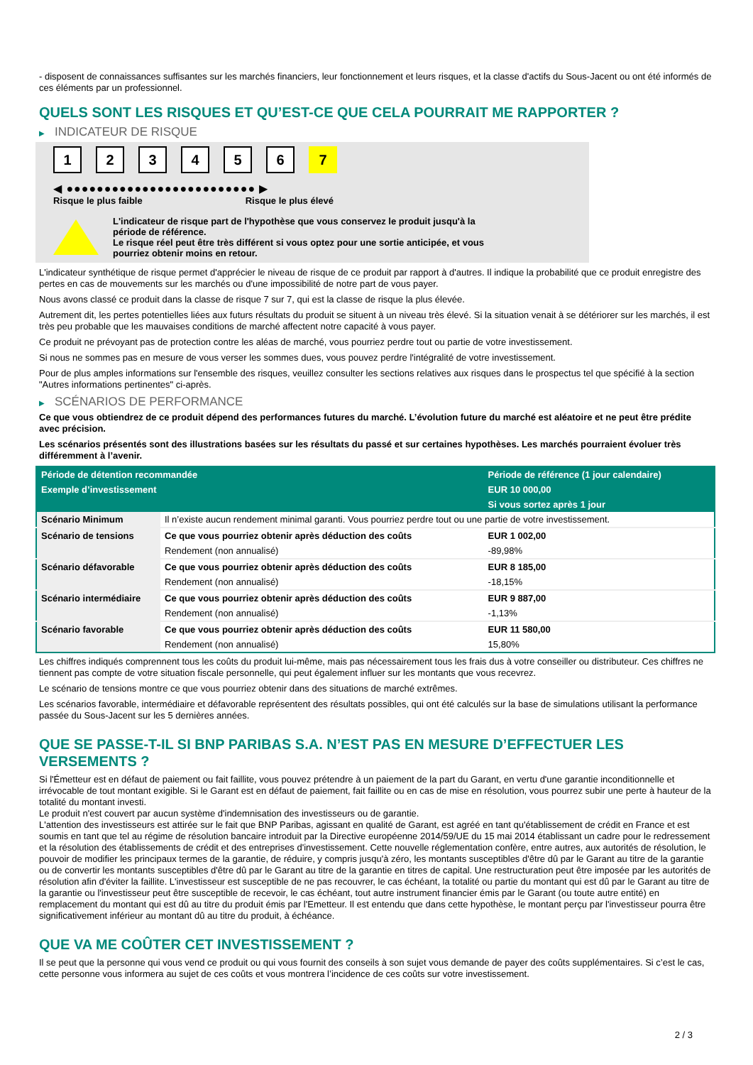- disposent de connaissances suffisantes sur les marchés financiers, leur fonctionnement et leurs risques, et la classe d'actifs du Sous-Jacent ou ont été informés de ces éléments par un professionnel.
QUELS SONT LES RISQUES ET QU’EST-CE QUE CELA POURRAIT ME RAPPORTER ?
▶ INDICATEUR DE RISQUE
1 2 3 4 5 6 7
◀ ●●●●●●●●●●●●●●●●●●●●●●●●● ▶
Risque le plus faible Risque le plus élevé
L'indicateur de risque part de l'hypothèse que vous conservez le produit jusqu'à la
période de référence.
Le risque réel peut être très différent si vous optez pour une sortie anticipée, et vous
pourriez obtenir moins en retour.
L'indicateur synthétique de risque permet d'apprécier le niveau de risque de ce produit par rapport à d'autres. Il indique la probabilité que ce produit enregistre des pertes en cas de mouvements sur les marchés ou d'une impossibilité de notre part de vous payer.
Nous avons classé ce produit dans la classe de risque 7 sur 7, qui est la classe de risque la plus élevée.
Autrement dit, les pertes potentielles liées aux futurs résultats du produit se situent à un niveau très élevé. Si la situation venait à se détériorer sur les marchés, il est très peu probable que les mauvaises conditions de marché affectent notre capacité à vous payer.
Ce produit ne prévoyant pas de protection contre les aléas de marché, vous pourriez perdre tout ou partie de votre investissement.
Si nous ne sommes pas en mesure de vous verser les sommes dues, vous pouvez perdre l'intégralité de votre investissement.
Pour de plus amples informations sur l'ensemble des risques, veuillez consulter les sections relatives aux risques dans le prospectus tel que spécifié à la section "Autres informations pertinentes" ci-après.
▶ SCÉNARIOS DE PERFORMANCE
Ce que vous obtiendrez de ce produit dépend des performances futures du marché. L’évolution future du marché est aléatoire et ne peut être prédite avec précision.
Les scénarios présentés sont des illustrations basées sur les résultats du passé et sur certaines hypothèses. Les marchés pourraient évoluer très différemment à l’avenir.
| Période de détention recommandée | | Période de référence (1 jour calendaire) |
| --- | --- | --- |
| Exemple d’investissement | | EUR 10 000,00 |
| | | Si vous sortez après 1 jour |
| Scénario Minimum | Il n’existe aucun rendement minimal garanti. Vous pourriez perdre tout ou une partie de votre investissement. | |
| Scénario de tensions | Ce que vous pourriez obtenir après déduction des coûts | EUR 1 002,00 |
| | Rendement (non annualisé) | -89,98% |
| Scénario défavorable | Ce que vous pourriez obtenir après déduction des coûts | EUR 8 185,00 |
| | Rendement (non annualisé) | -18,15% |
| Scénario intermédiaire | Ce que vous pourriez obtenir après déduction des coûts | EUR 9 887,00 |
| | Rendement (non annualisé) | -1,13% |
| Scénario favorable | Ce que vous pourriez obtenir après déduction des coûts | EUR 11 580,00 |
| | Rendement (non annualisé) | 15,80% |
Les chiffres indiqués comprennent tous les coûts du produit lui-même, mais pas nécessairement tous les frais dus à votre conseiller ou distributeur. Ces chiffres ne tiennent pas compte de votre situation fiscale personnelle, qui peut également influer sur les montants que vous recevrez.
Le scénario de tensions montre ce que vous pourriez obtenir dans des situations de marché extrêmes.
Les scénarios favorable, intermédiaire et défavorable représentent des résultats possibles, qui ont été calculés sur la base de simulations utilisant la performance passée du Sous-Jacent sur les 5 dernières années.
QUE SE PASSE-T-IL SI BNP PARIBAS S.A. N’EST PAS EN MESURE D’EFFECTUER LES VERSEMENTS ?
Si l'Émetteur est en défaut de paiement ou fait faillite, vous pouvez prétendre à un paiement de la part du Garant, en vertu d'une garantie inconditionnelle et irrévocable de tout montant exigible. Si le Garant est en défaut de paiement, fait faillite ou en cas de mise en résolution, vous pourrez subir une perte à hauteur de la totalité du montant investi.
Le produit n'est couvert par aucun système d'indemnisation des investisseurs ou de garantie.
L'attention des investisseurs est attirée sur le fait que BNP Paribas, agissant en qualité de Garant, est agréé en tant qu'établissement de crédit en France et est soumis en tant que tel au régime de résolution bancaire introduit par la Directive européenne 2014/59/UE du 15 mai 2014 établissant un cadre pour le redressement et la résolution des établissements de crédit et des entreprises d'investissement. Cette nouvelle réglementation confère, entre autres, aux autorités de résolution, le pouvoir de modifier les principaux termes de la garantie, de réduire, y compris jusqu'à zéro, les montants susceptibles d'être dû par le Garant au titre de la garantie ou de convertir les montants susceptibles d'être dû par le Garant au titre de la garantie en titres de capital. Une restructuration peut être imposée par les autorités de résolution afin d'éviter la faillite. L'investisseur est susceptible de ne pas recouvrer, le cas échéant, la totalité ou partie du montant qui est dû par le Garant au titre de la garantie ou l'investisseur peut être susceptible de recevoir, le cas échéant, tout autre instrument financier émis par le Garant (ou toute autre entité) en remplacement du montant qui est dû au titre du produit émis par l'Emetteur. Il est entendu que dans cette hypothèse, le montant perçu par l'investisseur pourra être significativement inférieur au montant dû au titre du produit, à échéance.
QUE VA ME COÛTER CET INVESTISSEMENT ?
Il se peut que la personne qui vous vend ce produit ou qui vous fournit des conseils à son sujet vous demande de payer des coûts supplémentaires. Si c’est le cas, cette personne vous informera au sujet de ces coûts et vous montrera l’incidence de ces coûts sur votre investissement.
2 / 3